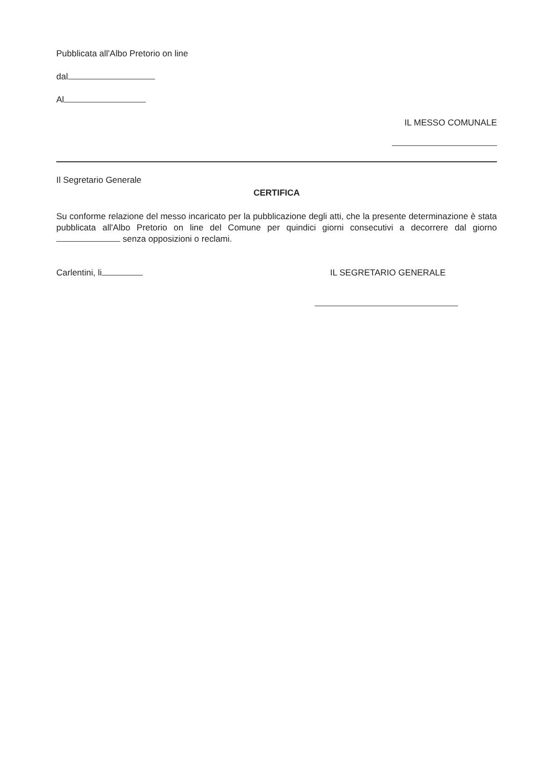Pubblicata all'Albo Pretorio on line
dal
Al
IL MESSO COMUNALE
Il Segretario Generale
CERTIFICA
Su conforme relazione del messo incaricato per la pubblicazione degli atti, che la presente determinazione è stata pubblicata all'Albo Pretorio on line del Comune per quindici giorni consecutivi a decorrere dal giorno senza opposizioni o reclami.
Carlentini, li IL SEGRETARIO GENERALE